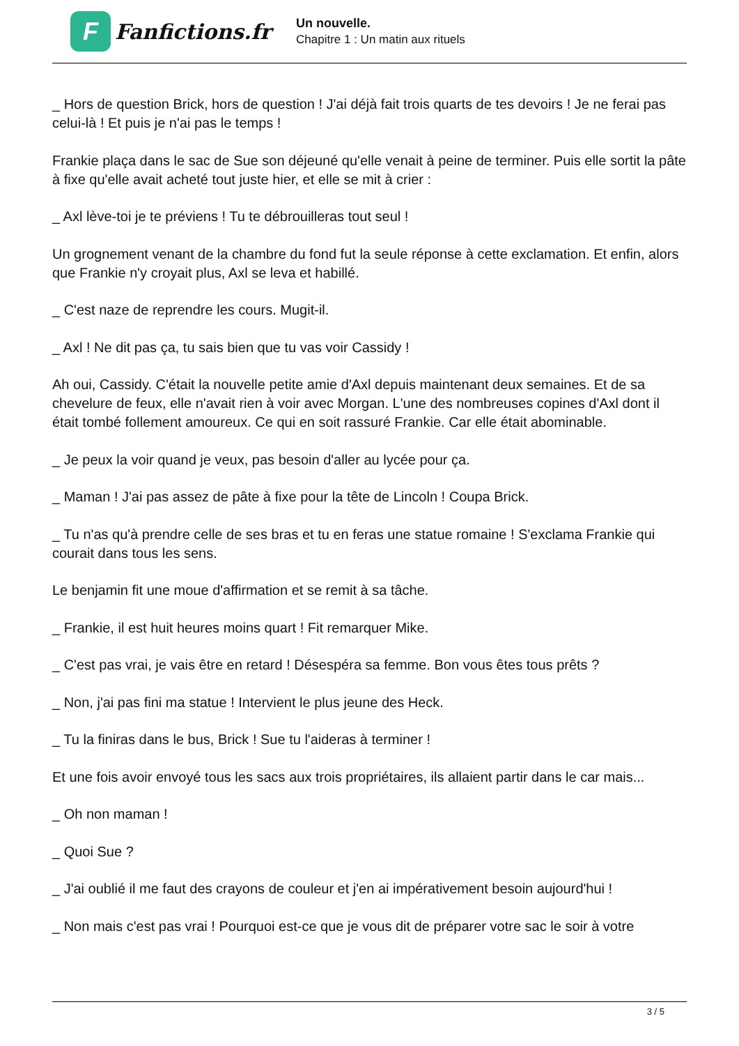F
Fanfictions.fr
Un nouvelle.
Chapitre 1 : Un matin aux rituels
_ Hors de question Brick, hors de question ! J'ai déjà fait trois quarts de tes devoirs ! Je ne ferai pas celui-là ! Et puis je n'ai pas le temps !
Frankie plaça dans le sac de Sue son déjeuné qu'elle venait à peine de terminer. Puis elle sortit la pâte à fixe qu'elle avait acheté tout juste hier, et elle se mit à crier :
_ Axl lève-toi je te préviens ! Tu te débrouilleras tout seul !
Un grognement venant de la chambre du fond fut la seule réponse à cette exclamation. Et enfin, alors que Frankie n'y croyait plus, Axl se leva et habillé.
_ C'est naze de reprendre les cours. Mugit-il.
_ Axl ! Ne dit pas ça, tu sais bien que tu vas voir Cassidy !
Ah oui, Cassidy. C'était la nouvelle petite amie d'Axl depuis maintenant deux semaines. Et de sa chevelure de feux, elle n'avait rien à voir avec Morgan. L'une des nombreuses copines d'Axl dont il était tombé follement amoureux. Ce qui en soit rassuré Frankie. Car elle était abominable.
_ Je peux la voir quand je veux, pas besoin d'aller au lycée pour ça.
_ Maman ! J'ai pas assez de pâte à fixe pour la tête de Lincoln ! Coupa Brick.
_ Tu n'as qu'à prendre celle de ses bras et tu en feras une statue romaine ! S'exclama Frankie qui courait dans tous les sens.
Le benjamin fit une moue d'affirmation et se remit à sa tâche.
_ Frankie, il est huit heures moins quart ! Fit remarquer Mike.
_ C'est pas vrai, je vais être en retard ! Désespéra sa femme. Bon vous êtes tous prêts ?
_ Non, j'ai pas fini ma statue ! Intervient le plus jeune des Heck.
_ Tu la finiras dans le bus, Brick ! Sue tu l'aideras à terminer !
Et une fois avoir envoyé tous les sacs aux trois propriétaires, ils allaient partir dans le car mais...
_ Oh non maman !
_ Quoi Sue ?
_ J'ai oublié il me faut des crayons de couleur et j'en ai impérativement besoin aujourd'hui !
_ Non mais c'est pas vrai ! Pourquoi est-ce que je vous dit de préparer votre sac le soir à votre
3 / 5